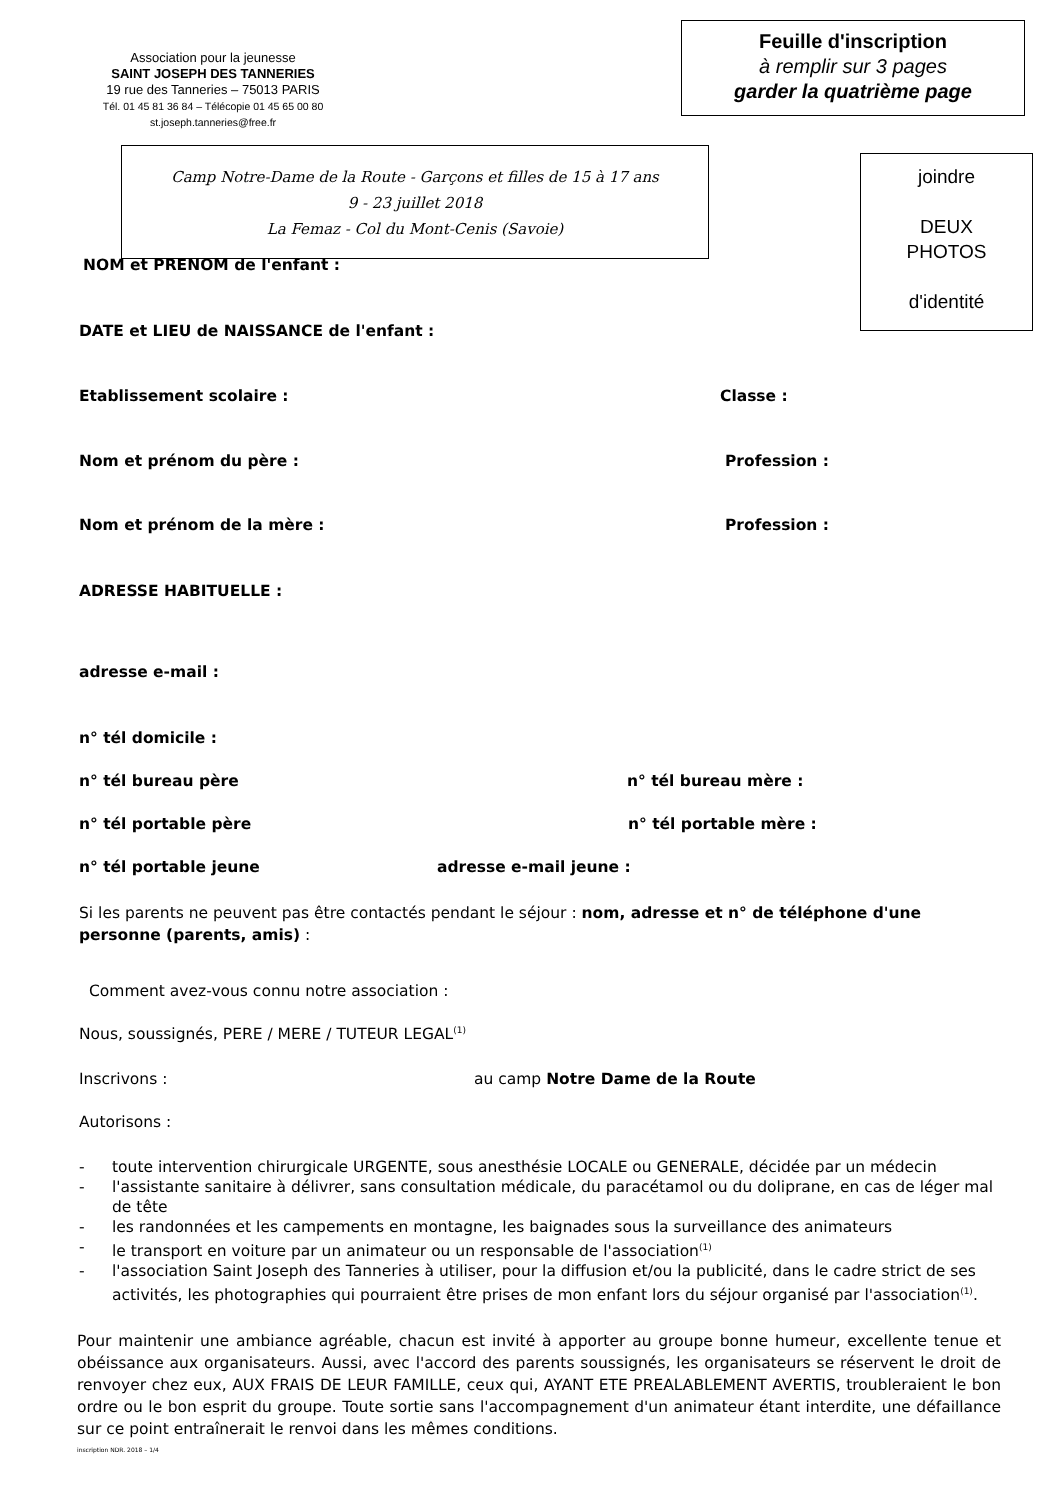Association pour la jeunesse
SAINT JOSEPH DES TANNERIES
19 rue des Tanneries – 75013 PARIS
Tél. 01 45 81 36 84 – Télécopie 01 45 65 00 80
st.joseph.tanneries@free.fr
Feuille d'inscription
à remplir sur 3 pages
garder la quatrième page
Camp Notre-Dame de la Route - Garçons et filles de 15 à 17 ans
9 - 23 juillet 2018
La Femaz - Col du Mont-Cenis (Savoie)
joindre
DEUX
PHOTOS
d'identité
NOM et PRENOM de l'enfant :
DATE et LIEU de NAISSANCE de l'enfant :
Etablissement scolaire : Classe :
Nom et prénom du père : Profession :
Nom et prénom de la mère : Profession :
ADRESSE HABITUELLE :
adresse e-mail :
n° tél domicile :
n° tél bureau père n° tél bureau mère :
n° tél portable père n° tél portable mère :
n° tél portable jeune adresse e-mail jeune :
Si les parents ne peuvent pas être contactés pendant le séjour : nom, adresse et n° de téléphone d'une personne (parents, amis) :
Comment avez-vous connu notre association :
Nous, soussignés, PERE / MERE / TUTEUR LEGAL<sup>(1)</sup>
Inscrivons : au camp Notre Dame de la Route
Autorisons :
- toute intervention chirurgicale URGENTE, sous anesthésie LOCALE ou GENERALE, décidée par un médecin
- l'assistante sanitaire à délivrer, sans consultation médicale, du paracétamol ou du doliprane, en cas de léger mal de tête
- les randonnées et les campements en montagne, les baignades sous la surveillance des animateurs
- le transport en voiture par un animateur ou un responsable de l'association<sup>(1)</sup>
- l'association Saint Joseph des Tanneries à utiliser, pour la diffusion et/ou la publicité, dans le cadre strict de ses activités, les photographies qui pourraient être prises de mon enfant lors du séjour organisé par l'association<sup>(1)</sup>.
Pour maintenir une ambiance agréable, chacun est invité à apporter au groupe bonne humeur, excellente tenue et obéissance aux organisateurs. Aussi, avec l'accord des parents soussignés, les organisateurs se réservent le droit de renvoyer chez eux, AUX FRAIS DE LEUR FAMILLE, ceux qui, AYANT ETE PREALABLEMENT AVERTIS, troubleraient le bon ordre ou le bon esprit du groupe. Toute sortie sans l'accompagnement d'un animateur étant interdite, une défaillance sur ce point entraînerait le renvoi dans les mêmes conditions.
inscription NDR. 2018 – 1/4